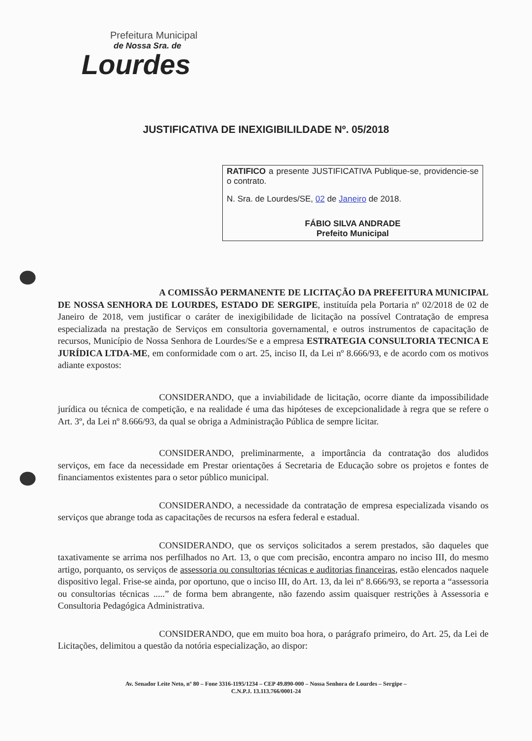Prefeitura Municipal
de Nossa Sra. de
Lourdes
JUSTIFICATIVA DE INEXIGIBILILDADE Nº. 05/2018
RATIFICO a presente JUSTIFICATIVA Publique-se, providencie-se o contrato.
N. Sra. de Lourdes/SE, 02 de Janeiro de 2018.
FÁBIO SILVA ANDRADE
Prefeito Municipal
A COMISSÃO PERMANENTE DE LICITAÇÃO DA PREFEITURA MUNICIPAL DE NOSSA SENHORA DE LOURDES, ESTADO DE SERGIPE, instituída pela Portaria nº 02/2018 de 02 de Janeiro de 2018, vem justificar o caráter de inexigibilidade de licitação na possível Contratação de empresa especializada na prestação de Serviços em consultoria governamental, e outros instrumentos de capacitação de recursos, Município de Nossa Senhora de Lourdes/Se e a empresa ESTRATEGIA CONSULTORIA TECNICA E JURÍDICA LTDA-ME, em conformidade com o art. 25, inciso II, da Lei nº 8.666/93, e de acordo com os motivos adiante expostos:
CONSIDERANDO, que a inviabilidade de licitação, ocorre diante da impossibilidade jurídica ou técnica de competição, e na realidade é uma das hipóteses de excepcionalidade à regra que se refere o Art. 3º, da Lei nº 8.666/93, da qual se obriga a Administração Pública de sempre licitar.
CONSIDERANDO, preliminarmente, a importância da contratação dos aludidos serviços, em face da necessidade em Prestar orientações á Secretaria de Educação sobre os projetos e fontes de financiamentos existentes para o setor público municipal.
CONSIDERANDO, a necessidade da contratação de empresa especializada visando os serviços que abrange toda as capacitações de recursos na esfera federal e estadual.
CONSIDERANDO, que os serviços solicitados a serem prestados, são daqueles que taxativamente se arrima nos perfilhados no Art. 13, o que com precisão, encontra amparo no inciso III, do mesmo artigo, porquanto, os serviços de assessoria ou consultorias técnicas e auditorias financeiras, estão elencados naquele dispositivo legal. Frise-se ainda, por oportuno, que o inciso III, do Art. 13, da lei nº 8.666/93, se reporta a “assessoria ou consultorias técnicas .....” de forma bem abrangente, não fazendo assim quaisquer restrições à Assessoria e Consultoria Pedagógica Administrativa.
CONSIDERANDO, que em muito boa hora, o parágrafo primeiro, do Art. 25, da Lei de Licitações, delimitou a questão da notória especialização, ao dispor:
Av. Senador Leite Neto, nº 80 – Fone 3316-1195/1234 – CEP 49.890-000 – Nossa Senhora de Lourdes – Sergipe –
C.N.P.J. 13.113.766/0001-24